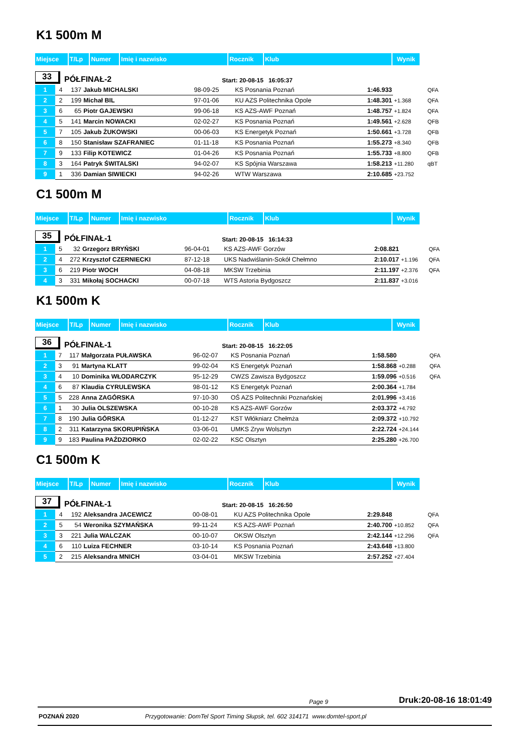K1 500m M
| Miejsce | T/Lp | Numer | Imię i nazwisko | Rocznik | Klub | Wynik |
33 PÓŁFINAŁ-2 Start: 20-08-15 16:05:37
| 1 | 4 | 137 | Jakub MICHALSKI | 98-09-25 | KS Posnania Poznań | 1:46.933 | | QFA |
| 2 | 2 | 199 | Michał BIL | 97-01-06 | KU AZS Politechnika Opole | 1:48.301 | +1.368 | QFA |
| 3 | 6 | 65 | Piotr GAJEWSKI | 99-06-18 | KS AZS-AWF Poznań | 1:48.757 | +1.824 | QFA |
| 4 | 5 | 141 | Marcin NOWACKI | 02-02-27 | KS Posnania Poznań | 1:49.561 | +2.628 | QFB |
| 5 | 7 | 105 | Jakub ŻUKOWSKI | 00-06-03 | KS Energetyk Poznań | 1:50.661 | +3.728 | QFB |
| 6 | 8 | 150 | Stanisław SZAFRANIEC | 01-11-18 | KS Posnania Poznań | 1:55.273 | +8.340 | QFB |
| 7 | 9 | 133 | Filip KOTEWICZ | 01-04-26 | KS Posnania Poznań | 1:55.733 | +8.800 | QFB |
| 8 | 3 | 164 | Patryk ŚWITALSKI | 94-02-07 | KS Spójnia Warszawa | 1:58.213 | +11.280 | qBT |
| 9 | 1 | 336 | Damian SIWIECKI | 94-02-26 | WTW Warszawa | 2:10.685 | +23.752 | |
C1 500m M
| Miejsce | T/Lp | Numer | Imię i nazwisko | Rocznik | Klub | Wynik |
35 PÓŁFINAŁ-1 Start: 20-08-15 16:14:33
| 1 | 5 | 32 | Grzegorz BRYŃSKI | 96-04-01 | KS AZS-AWF Gorzów | 2:08.821 | | QFA |
| 2 | 4 | 272 | Krzysztof CZERNIECKI | 87-12-18 | UKS Nadwiślanin-Sokół Chełmno | 2:10.017 | +1.196 | QFA |
| 3 | 6 | 219 | Piotr WOCH | 04-08-18 | MKSW Trzebinia | 2:11.197 | +2.376 | QFA |
| 4 | 3 | 331 | Mikołaj SOCHACKI | 00-07-18 | WTS Astoria Bydgoszcz | 2:11.837 | +3.016 | |
K1 500m K
| Miejsce | T/Lp | Numer | Imię i nazwisko | Rocznik | Klub | Wynik |
36 PÓŁFINAŁ-1 Start: 20-08-15 16:22:05
| 1 | 7 | 117 | Małgorzata PUŁAWSKA | 96-02-07 | KS Posnania Poznań | 1:58.580 | | QFA |
| 2 | 3 | 91 | Martyna KLATT | 99-02-04 | KS Energetyk Poznań | 1:58.868 | +0.288 | QFA |
| 3 | 4 | 10 | Dominika WŁODARCZYK | 95-12-29 | CWZS Zawisza Bydgoszcz | 1:59.096 | +0.516 | QFA |
| 4 | 6 | 87 | Klaudia CYRULEWSKA | 98-01-12 | KS Energetyk Poznań | 2:00.364 | +1.784 | |
| 5 | 5 | 228 | Anna ZAGÓRSKA | 97-10-30 | OŚ AZS Politechniki Poznańskiej | 2:01.996 | +3.416 | |
| 6 | 1 | 30 | Julia OLSZEWSKA | 00-10-28 | KS AZS-AWF Gorzów | 2:03.372 | +4.792 | |
| 7 | 8 | 190 | Julia GÓRSKA | 01-12-27 | KST Włókniarz Chełmża | 2:09.372 | +10.792 | |
| 8 | 2 | 311 | Katarzyna SKORUPIŃSKA | 03-06-01 | UMKS Zryw Wolsztyn | 2:22.724 | +24.144 | |
| 9 | 9 | 183 | Paulina PAŹDZIORKO | 02-02-22 | KSC Olsztyn | 2:25.280 | +26.700 | |
C1 500m K
| Miejsce | T/Lp | Numer | Imię i nazwisko | Rocznik | Klub | Wynik |
37 PÓŁFINAŁ-1 Start: 20-08-15 16:26:50
| 1 | 4 | 192 | Aleksandra JACEWICZ | 00-08-01 | KU AZS Politechnika Opole | 2:29.848 | | QFA |
| 2 | 5 | 54 | Weronika SZYMAŃSKA | 99-11-24 | KS AZS-AWF Poznań | 2:40.700 | +10.852 | QFA |
| 3 | 3 | 221 | Julia WALCZAK | 00-10-07 | OKSW Olsztyn | 2:42.144 | +12.296 | QFA |
| 4 | 6 | 110 | Luiza FECHNER | 03-10-14 | KS Posnania Poznań | 2:43.648 | +13.800 | |
| 5 | 2 | 215 | Aleksandra MNICH | 03-04-01 | MKSW Trzebinia | 2:57.252 | +27.404 | |
Page 9 Druk:20-08-16 18:01:49
POZNAŃ 2020 Przygotowanie: DomTel Sport Timing Słupsk, tel. 602 314171 www.domtel-sport.pl